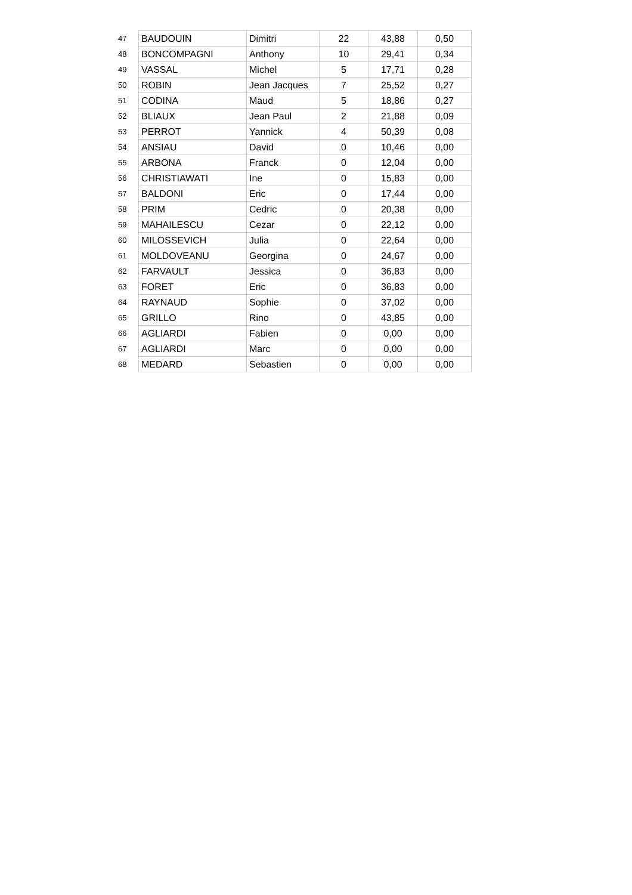| 47 | BAUDOUIN | Dimitri | 22 | 43,88 | 0,50 |
| 48 | BONCOMPAGNI | Anthony | 10 | 29,41 | 0,34 |
| 49 | VASSAL | Michel | 5 | 17,71 | 0,28 |
| 50 | ROBIN | Jean Jacques | 7 | 25,52 | 0,27 |
| 51 | CODINA | Maud | 5 | 18,86 | 0,27 |
| 52 | BLIAUX | Jean Paul | 2 | 21,88 | 0,09 |
| 53 | PERROT | Yannick | 4 | 50,39 | 0,08 |
| 54 | ANSIAU | David | 0 | 10,46 | 0,00 |
| 55 | ARBONA | Franck | 0 | 12,04 | 0,00 |
| 56 | CHRISTIAWATI | Ine | 0 | 15,83 | 0,00 |
| 57 | BALDONI | Eric | 0 | 17,44 | 0,00 |
| 58 | PRIM | Cedric | 0 | 20,38 | 0,00 |
| 59 | MAHAILESCU | Cezar | 0 | 22,12 | 0,00 |
| 60 | MILOSSEVICH | Julia | 0 | 22,64 | 0,00 |
| 61 | MOLDOVEANU | Georgina | 0 | 24,67 | 0,00 |
| 62 | FARVAULT | Jessica | 0 | 36,83 | 0,00 |
| 63 | FORET | Eric | 0 | 36,83 | 0,00 |
| 64 | RAYNAUD | Sophie | 0 | 37,02 | 0,00 |
| 65 | GRILLO | Rino | 0 | 43,85 | 0,00 |
| 66 | AGLIARDI | Fabien | 0 | 0,00 | 0,00 |
| 67 | AGLIARDI | Marc | 0 | 0,00 | 0,00 |
| 68 | MEDARD | Sebastien | 0 | 0,00 | 0,00 |